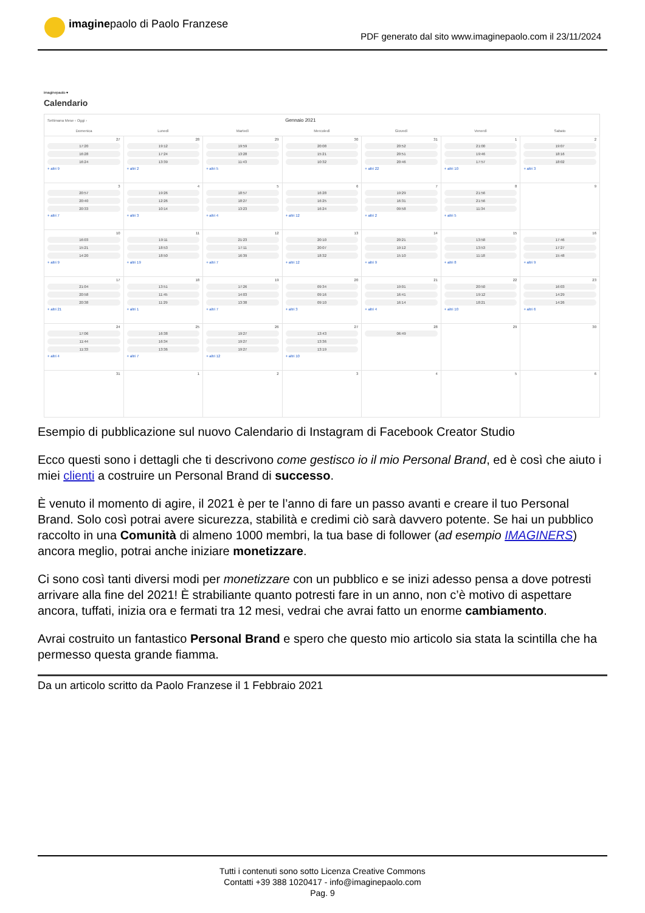imaginepaolo di Paolo Franzese
PDF generato dal sito www.imaginepaolo.com il 23/11/2024
imaginepaolo ▾
Calendario
| Settimana Mese ‹ Oggi › | | | Gennaio 2021 | | | |
| --- | --- | --- | --- | --- | --- | --- |
| Domenica | Lunedì | Martedì | Mercoledì | Giovedì | Venerdì | Sabato |
| 27 17:20 16:28 16:24 + altri 9 | 28 19:12 17:24 13:39 + altri 2 | 29 19:59 13:28 11:43 + altri 5 | 30 20:08 15:21 10:32 | 31 20:52 20:51 20:46 + altri 22 | 1 21:00 19:46 17:57 + altri 10 | 2 19:07 18:16 18:02 + altri 3 |
| 3 20:57 20:40 20:33 + altri 7 | 4 19:26 12:26 10:14 + altri 3 | 5 18:57 18:27 13:23 + altri 4 | 6 16:28 16:25 16:24 + altri 12 | 7 19:29 16:31 09:58 + altri 2 | 8 21:56 21:56 11:34 + altri 5 | 9 |
| 10 16:03 15:21 14:20 + altri 9 | 11 19:11 18:53 18:50 + altri 19 | 12 21:23 17:11 16:39 + altri 7 | 13 20:10 20:07 18:32 + altri 12 | 14 20:21 19:12 15:10 + altri 9 | 15 13:58 13:53 11:18 + altri 8 | 16 17:46 17:27 15:48 + altri 9 |
| 17 21:04 20:58 20:38 + altri 21 | 18 13:51 11:45 11:29 + altri 1 | 19 17:26 14:03 13:38 + altri 7 | 20 09:34 09:16 09:10 + altri 3 | 21 19:01 16:41 16:14 + altri 4 | 22 20:50 19:12 18:21 + altri 10 | 23 16:03 14:29 14:26 + altri 6 |
| 24 17:06 11:44 11:33 + altri 4 | 25 16:38 16:34 13:36 + altri 7 | 26 19:27 19:27 19:27 + altri 12 | 27 13:43 13:36 13:19 + altri 10 | 28 06:49 | 29 | 30 |
| 31 | 1 | 2 | 3 | 4 | 5 | 6 |
Esempio di pubblicazione sul nuovo Calendario di Instagram di Facebook Creator Studio
Ecco questi sono i dettagli che ti descrivono come gestisco io il mio Personal Brand, ed è così che aiuto i miei clienti a costruire un Personal Brand di successo.
È venuto il momento di agire, il 2021 è per te l’anno di fare un passo avanti e creare il tuo Personal Brand. Solo così potrai avere sicurezza, stabilità e credimi ciò sarà davvero potente. Se hai un pubblico raccolto in una Comunità di almeno 1000 membri, la tua base di follower (ad esempio IMAGINERS) ancora meglio, potrai anche iniziare monetizzare.
Ci sono così tanti diversi modi per monetizzare con un pubblico e se inizi adesso pensa a dove potresti arrivare alla fine del 2021! È strabiliante quanto potresti fare in un anno, non c’è motivo di aspettare ancora, tuffati, inizia ora e fermati tra 12 mesi, vedrai che avrai fatto un enorme cambiamento.
Avrai costruito un fantastico Personal Brand e spero che questo mio articolo sia stata la scintilla che ha permesso questa grande fiamma.
Da un articolo scritto da Paolo Franzese il 1 Febbraio 2021
Tutti i contenuti sono sotto Licenza Creative Commons
Contatti +39 388 1020417 - info@imaginepaolo.com
Pag. 9